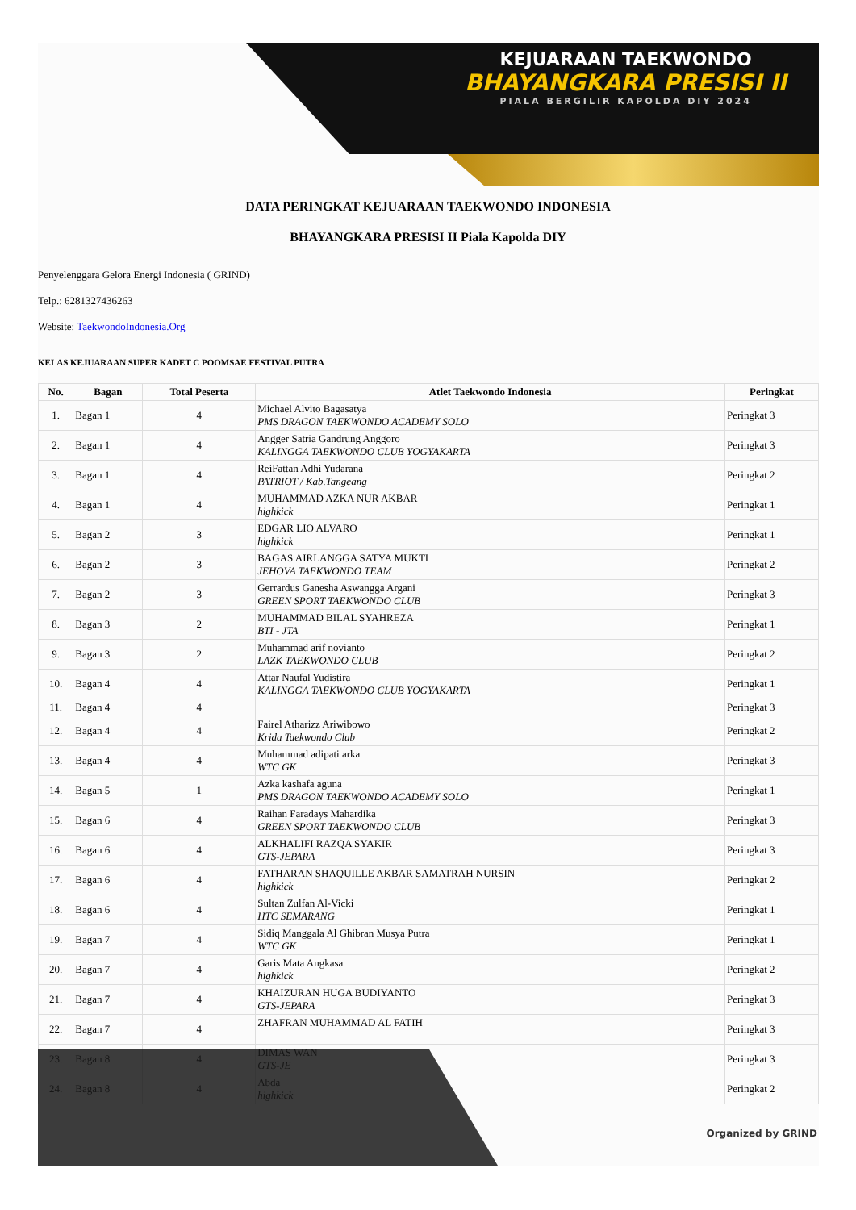KEJUARAAN TAEKWONDO
BHAYANGKARA PRESISI II
PIALA BERGILIR KAPOLDA DIY 2024
DATA PERINGKAT KEJUARAAN TAEKWONDO INDONESIA
BHAYANGKARA PRESISI II Piala Kapolda DIY
Penyelenggara Gelora Energi Indonesia ( GRIND)
Telp.: 6281327436263
Website: TaekwondoIndonesia.Org
KELAS KEJUARAAN SUPER KADET C POOMSAE FESTIVAL PUTRA
| No. | Bagan | Total Peserta | Atlet Taekwondo Indonesia | Peringkat |
| --- | --- | --- | --- | --- |
| 1. | Bagan 1 | 4 | Michael Alvito Bagasatya PMS DRAGON TAEKWONDO ACADEMY SOLO | Peringkat 3 |
| 2. | Bagan 1 | 4 | Angger Satria Gandrung Anggoro KALINGGA TAEKWONDO CLUB YOGYAKARTA | Peringkat 3 |
| 3. | Bagan 1 | 4 | ReiFattan Adhi Yudarana PATRIOT / Kab.Tangeang | Peringkat 2 |
| 4. | Bagan 1 | 4 | MUHAMMAD AZKA NUR AKBAR highkick | Peringkat 1 |
| 5. | Bagan 2 | 3 | EDGAR LIO ALVARO highkick | Peringkat 1 |
| 6. | Bagan 2 | 3 | BAGAS AIRLANGGA SATYA MUKTI JEHOVA TAEKWONDO TEAM | Peringkat 2 |
| 7. | Bagan 2 | 3 | Gerrardus Ganesha Aswangga Argani GREEN SPORT TAEKWONDO CLUB | Peringkat 3 |
| 8. | Bagan 3 | 2 | MUHAMMAD BILAL SYAHREZA BTI - JTA | Peringkat 1 |
| 9. | Bagan 3 | 2 | Muhammad arif novianto LAZK TAEKWONDO CLUB | Peringkat 2 |
| 10. | Bagan 4 | 4 | Attar Naufal Yudistira KALINGGA TAEKWONDO CLUB YOGYAKARTA | Peringkat 1 |
| 11. | Bagan 4 | 4 | | Peringkat 3 |
| 12. | Bagan 4 | 4 | Fairel Atharizz Ariwibowo Krida Taekwondo Club | Peringkat 2 |
| 13. | Bagan 4 | 4 | Muhammad adipati arka WTC GK | Peringkat 3 |
| 14. | Bagan 5 | 1 | Azka kashafa aguna PMS DRAGON TAEKWONDO ACADEMY SOLO | Peringkat 1 |
| 15. | Bagan 6 | 4 | Raihan Faradays Mahardika GREEN SPORT TAEKWONDO CLUB | Peringkat 3 |
| 16. | Bagan 6 | 4 | ALKHALIFI RAZQA SYAKIR GTS-JEPARA | Peringkat 3 |
| 17. | Bagan 6 | 4 | FATHARAN SHAQUILLE AKBAR SAMATRAH NURSIN highkick | Peringkat 2 |
| 18. | Bagan 6 | 4 | Sultan Zulfan Al-Vicki HTC SEMARANG | Peringkat 1 |
| 19. | Bagan 7 | 4 | Sidiq Manggala Al Ghibran Musya Putra WTC GK | Peringkat 1 |
| 20. | Bagan 7 | 4 | Garis Mata Angkasa highkick | Peringkat 2 |
| 21. | Bagan 7 | 4 | KHAIZURAN HUGA BUDIYANTO GTS-JEPARA | Peringkat 3 |
| 22. | Bagan 7 | 4 | ZHAFRAN MUHAMMAD AL FATIH | Peringkat 3 |
| 23. | Bagan 8 | 4 | DIMAS WAN GTS-JE | Peringkat 3 |
| 24. | Bagan 8 | 4 | Abda highkick | Peringkat 2 |
Organized by GRIND